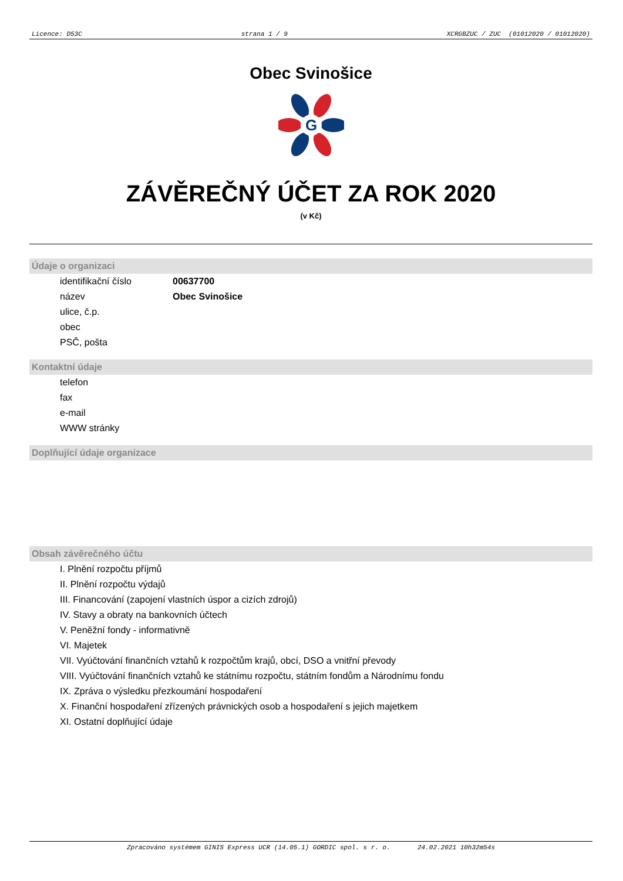Licence: D53C strana 1 / 9 XCRGBZUC / ZUC (01012020 / 01012020)
Obec Svinošice
G
ZÁVĚREČNÝ ÚČET ZA ROK 2020
(v Kč)
Údaje o organizaci
identifikační číslo 00637700
název Obec Svinošice
ulice, č.p.
obec
PSČ, pošta
Kontaktní údaje
telefon
fax
e-mail
WWW stránky
Doplňující údaje organizace
Obsah závěrečného účtu
I. Plnění rozpočtu příjmů
II. Plnění rozpočtu výdajů
III. Financování (zapojení vlastních úspor a cizích zdrojů)
IV. Stavy a obraty na bankovních účtech
V. Peněžní fondy - informativně
VI. Majetek
VII. Vyúčtování finančních vztahů k rozpočtům krajů, obcí, DSO a vnitřní převody
VIII. Vyúčtování finančních vztahů ke státnímu rozpočtu, státním fondům a Národnímu fondu
IX. Zpráva o výsledku přezkoumání hospodaření
X. Finanční hospodaření zřízených právnických osob a hospodaření s jejich majetkem
XI. Ostatní doplňující údaje
Zpracováno systémem GINIS Express UCR (14.05.1) GORDIC spol. s r. o. 24.02.2021 10h32m54s